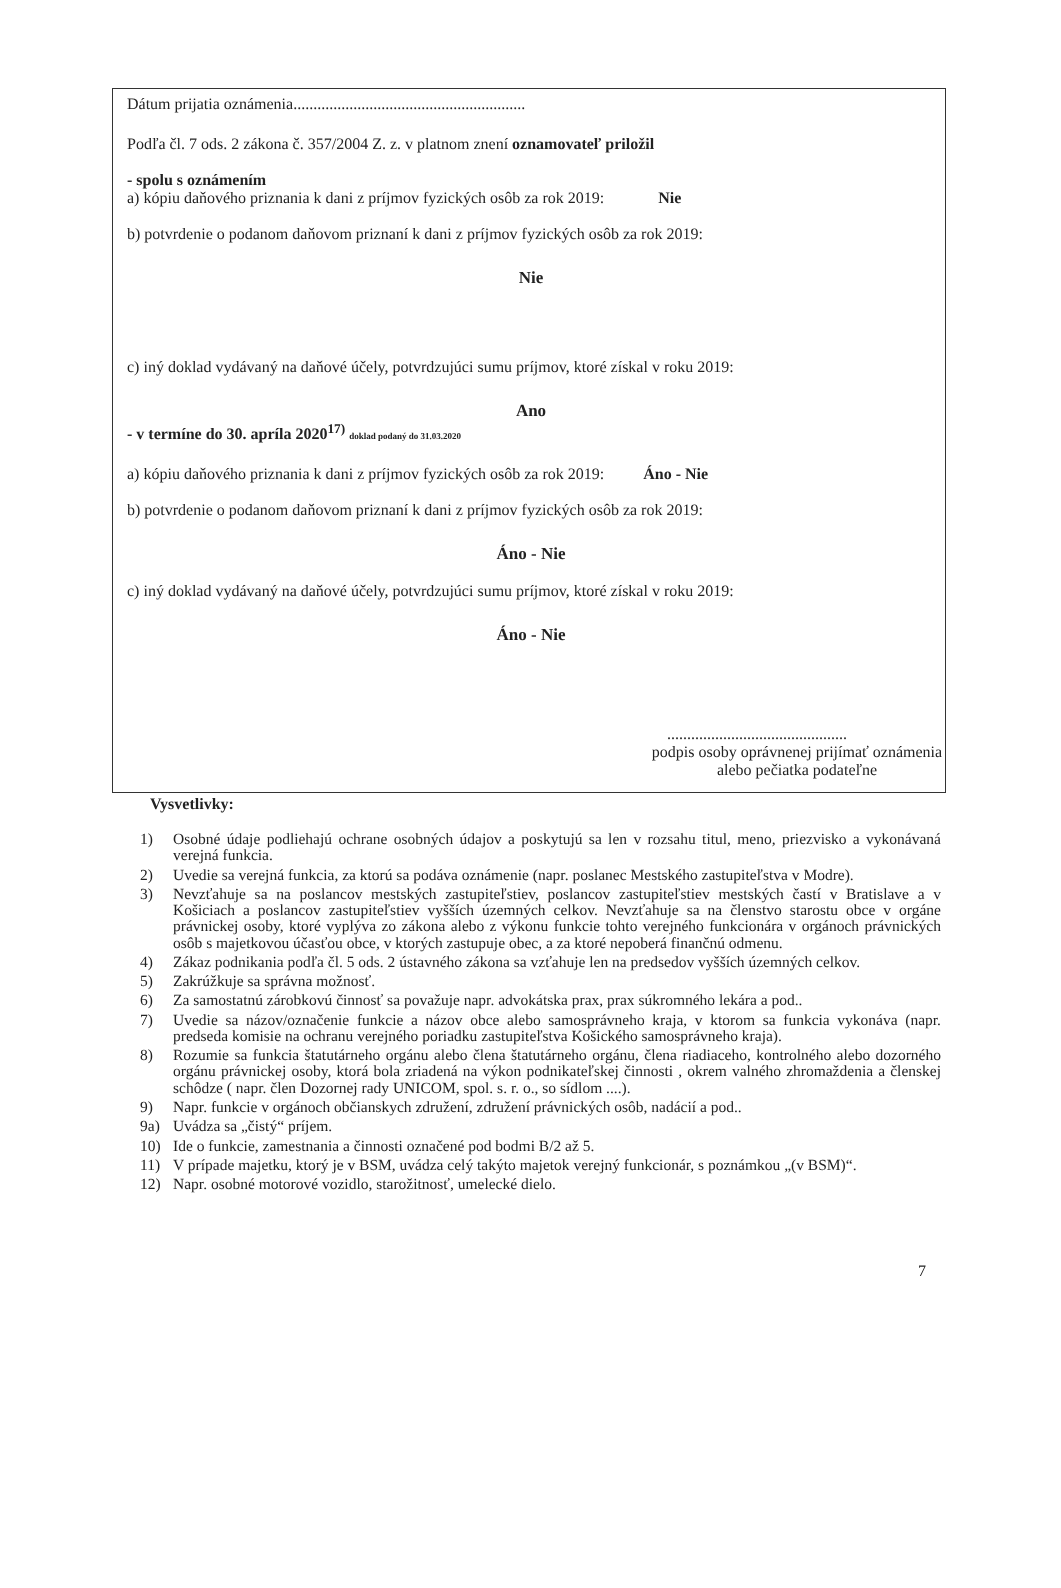Dátum prijatia oznámenia..........................................................
Podľa čl. 7 ods. 2 zákona č. 357/2004 Z. z. v platnom znení oznamovateľ priložil
- spolu s oznámením
a) kópiu daňového priznania k dani z príjmov fyzických osôb za rok 2019: Nie
b) potvrdenie o podanom daňovom priznaní k dani z príjmov fyzických osôb za rok 2019:
Nie
c) iný doklad vydávaný na daňové účely, potvrdzujúci sumu príjmov, ktoré získal v roku 2019:
Ano
- v termíne do 30. apríla 2020<sup>17)</sup> doklad podaný do 31.03.2020
a) kópiu daňového priznania k dani z príjmov fyzických osôb za rok 2019: Áno - Nie
b) potvrdenie o podanom daňovom priznaní k dani z príjmov fyzických osôb za rok 2019:
Áno - Nie
c) iný doklad vydávaný na daňové účely, potvrdzujúci sumu príjmov, ktoré získal v roku 2019:
Áno - Nie
.............................................
podpis osoby oprávnenej prijímať oznámenia
alebo pečiatka podateľne
Vysvetlivky:
1) Osobné údaje podliehajú ochrane osobných údajov a poskytujú sa len v rozsahu titul, meno, priezvisko a vykonávaná verejná funkcia.
2) Uvedie sa verejná funkcia, za ktorú sa podáva oznámenie (napr. poslanec Mestského zastupiteľstva v Modre).
3) Nevzťahuje sa na poslancov mestských zastupiteľstiev, poslancov zastupiteľstiev mestských častí v Bratislave a v Košiciach a poslancov zastupiteľstiev vyšších územných celkov. Nevzťahuje sa na členstvo starostu obce v orgáne právnickej osoby, ktoré vyplýva zo zákona alebo z výkonu funkcie tohto verejného funkcionára v orgánoch právnických osôb s majetkovou účasťou obce, v ktorých zastupuje obec, a za ktoré nepoberá finančnú odmenu.
4) Zákaz podnikania podľa čl. 5 ods. 2 ústavného zákona sa vzťahuje len na predsedov vyšších územných celkov.
5) Zakrúžkuje sa správna možnosť.
6) Za samostatnú zárobkovú činnosť sa považuje napr. advokátska prax, prax súkromného lekára a pod..
7) Uvedie sa názov/označenie funkcie a názov obce alebo samosprávneho kraja, v ktorom sa funkcia vykonáva (napr. predseda komisie na ochranu verejného poriadku zastupiteľstva Košického samosprávneho kraja).
8) Rozumie sa funkcia štatutárneho orgánu alebo člena štatutárneho orgánu, člena riadiaceho, kontrolného alebo dozorného orgánu právnickej osoby, ktorá bola zriadená na výkon podnikateľskej činnosti , okrem valného zhromaždenia a členskej schôdze ( napr. člen Dozornej rady UNICOM, spol. s. r. o., so sídlom ....).
9) Napr. funkcie v orgánoch občianskych združení, združení právnických osôb, nadácií a pod..
9a) Uvádza sa „čistý“ príjem.
10) Ide o funkcie, zamestnania a činnosti označené pod bodmi B/2 až 5.
11) V prípade majetku, ktorý je v BSM, uvádza celý takýto majetok verejný funkcionár, s poznámkou „(v BSM)“.
12) Napr. osobné motorové vozidlo, starožitnosť, umelecké dielo.
7